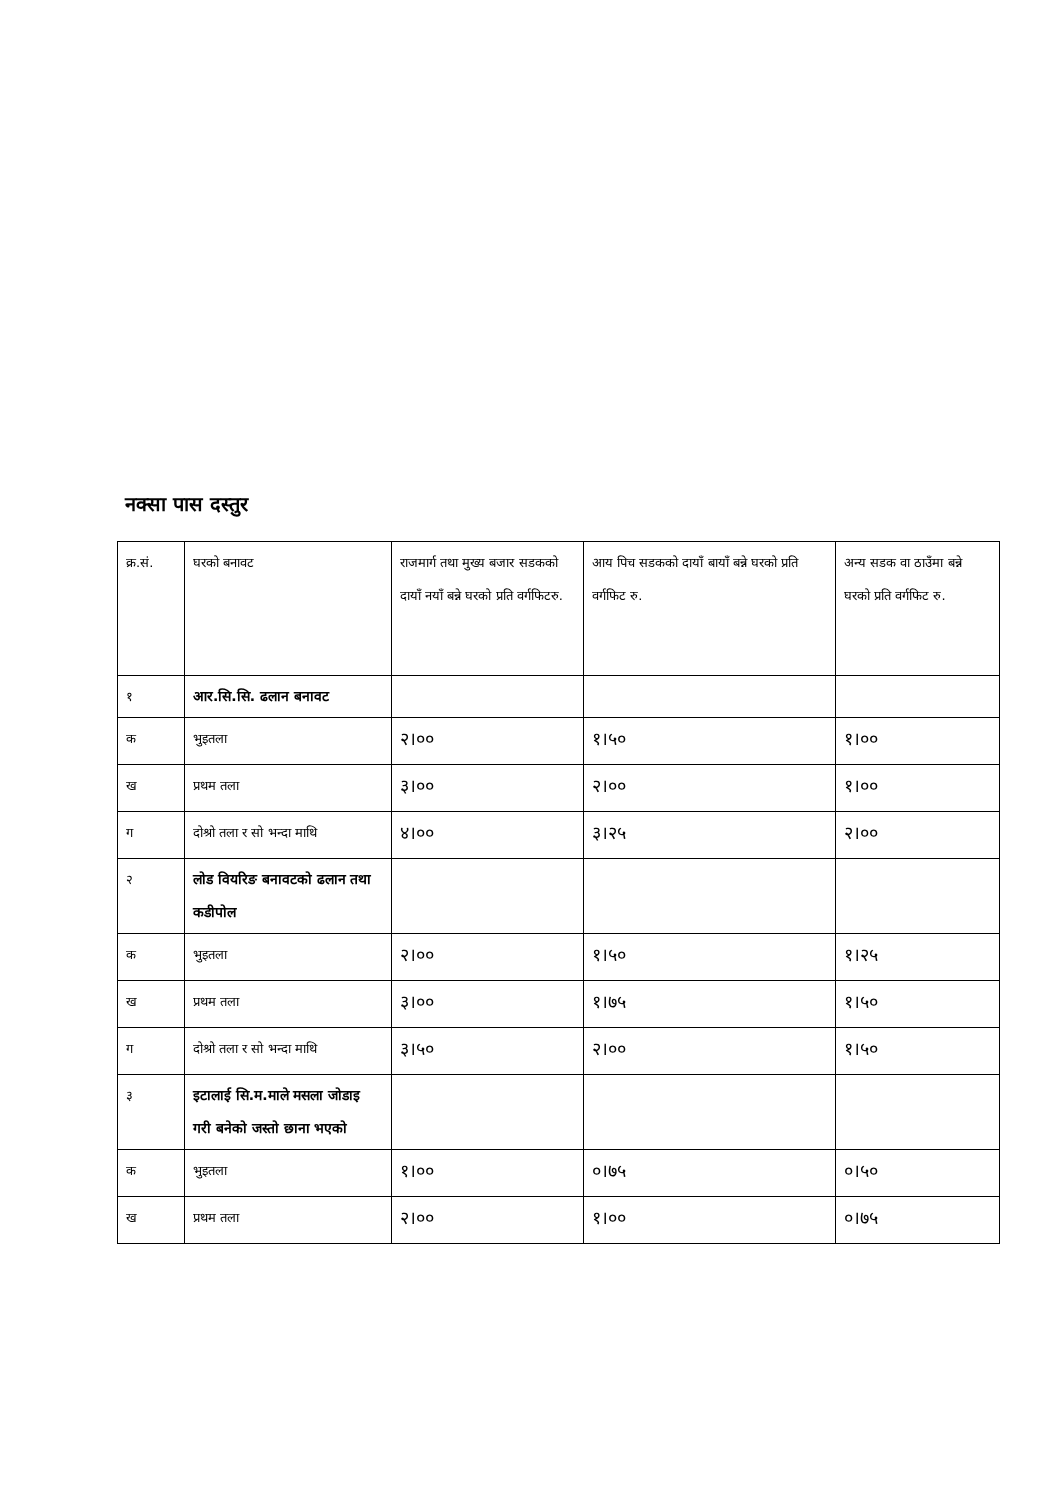नक्सा पास दस्तुर
| क्र.सं. | घरको बनावट | राजमार्ग तथा मुख्य बजार सडकको दायाँ नयाँ बन्ने घरको प्रति वर्गफिटरु. | आय पिच सडकको दायाँ बायाँ बन्ने घरको प्रति वर्गफिट रु. | अन्य सडक वा ठाउँमा बन्ने घरको प्रति वर्गफिट रु. |
| १ | आर.सि.सि. ढलान बनावट | | | |
| क | भुइतला | २।०० | १।५० | १।०० |
| ख | प्रथम तला | ३।०० | २।०० | १।०० |
| ग | दोश्रो तला र सो भन्दा माथि | ४।०० | ३।२५ | २।०० |
| २ | लोड वियरिङ बनावटको ढलान तथा कडीपोल | | | |
| क | भुइतला | २।०० | १।५० | १।२५ |
| ख | प्रथम तला | ३।०० | १।७५ | १।५० |
| ग | दोश्रो तला र सो भन्दा माथि | ३।५० | २।०० | १।५० |
| ३ | इटालाई सि.म.माले मसला जोडाइ गरी बनेको जस्तो छाना भएको | | | |
| क | भुइतला | १।०० | ०।७५ | ०।५० |
| ख | प्रथम तला | २।०० | १।०० | ०।७५ |